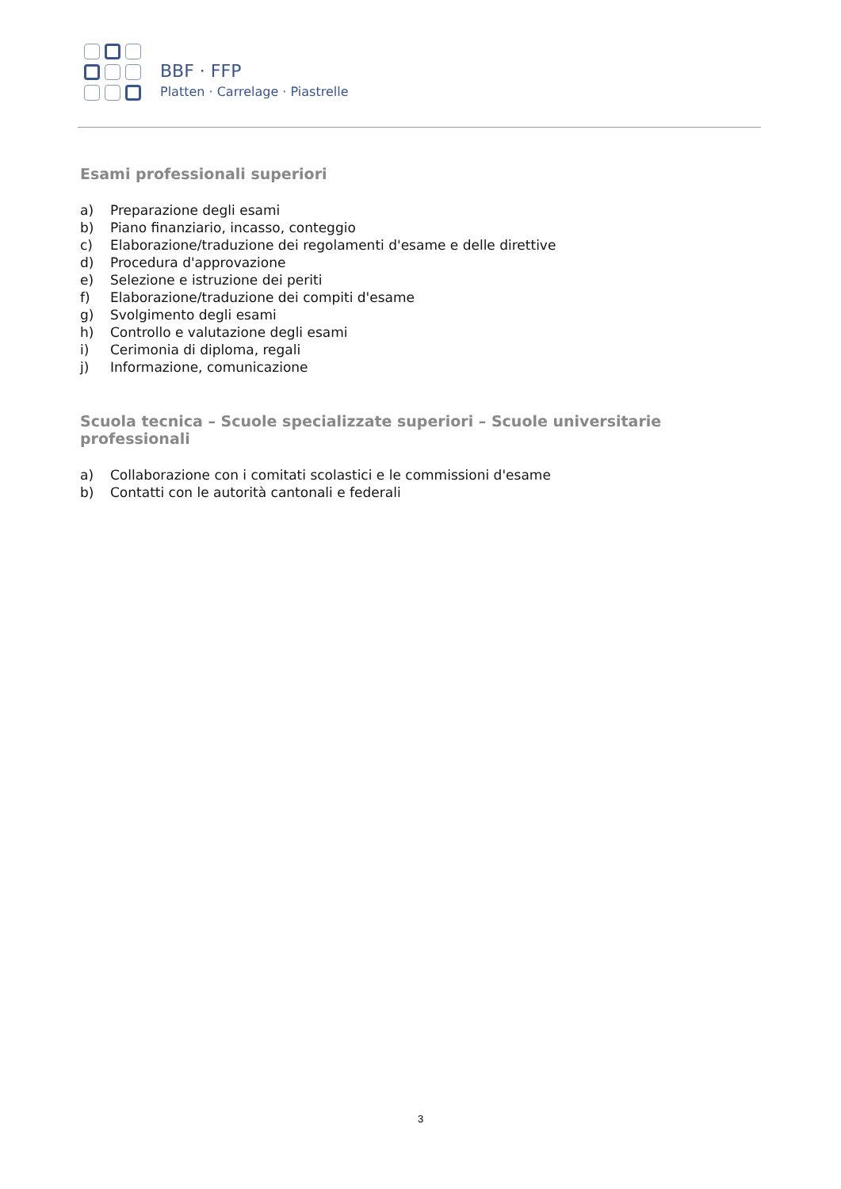BBF · FFP
Platten · Carrelage · Piastrelle
Esami professionali superiori
a) Preparazione degli esami
b) Piano finanziario, incasso, conteggio
c) Elaborazione/traduzione dei regolamenti d'esame e delle direttive
d) Procedura d'approvazione
e) Selezione e istruzione dei periti
f) Elaborazione/traduzione dei compiti d'esame
g) Svolgimento degli esami
h) Controllo e valutazione degli esami
i) Cerimonia di diploma, regali
j) Informazione, comunicazione
Scuola tecnica – Scuole specializzate superiori – Scuole universitarie professionali
a) Collaborazione con i comitati scolastici e le commissioni d'esame
b) Contatti con le autorità cantonali e federali
3